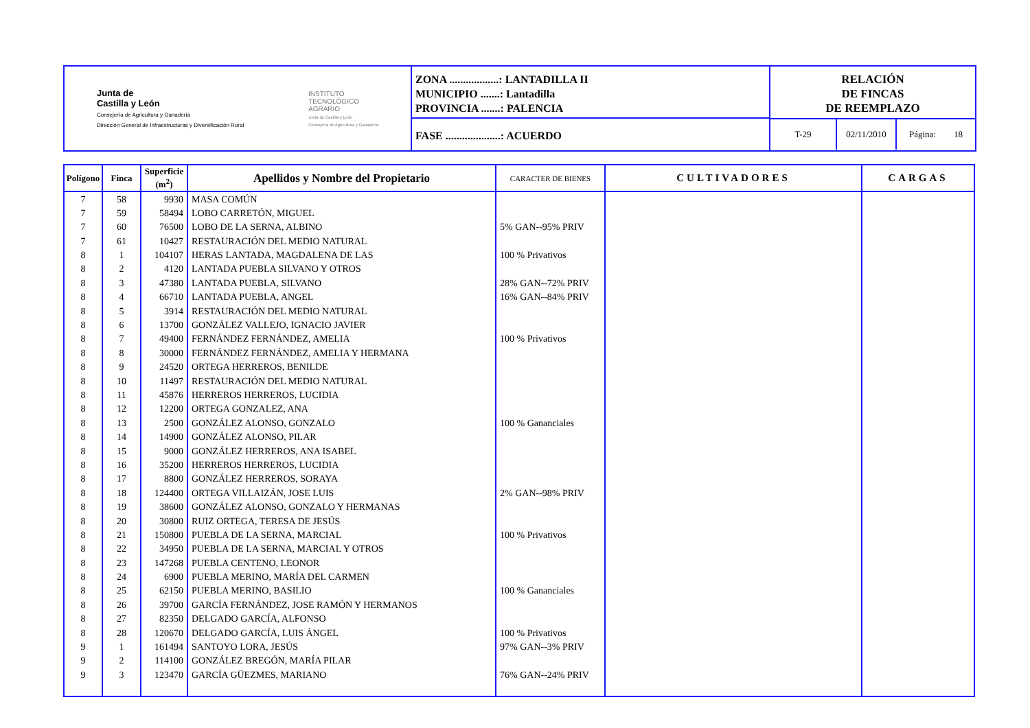Junta de
Castilla y León
Consejería de Agricultura y Ganadería
Dirección General de Infraestructuras y Diversificación Rural
INSTITUTO
TECNOLÓGICO
AGRARIO
Junta de Castilla y León
Consejería de Agricultura y Ganadería
ZONA ..................: LANTADILLA II
MUNICIPIO .......: Lantadilla
PROVINCIA .......: PALENCIA
FASE ....................: ACUERDO
RELACIÓN
DE FINCAS
DE REEMPLAZO
T-29 02/11/2010 Página: 18
| Polígono | Finca | Superficie (m<sup>2</sup>) | Apellidos y Nombre del Propietario | CARACTER DE BIENES | CULTIVADORES | CARGAS |
| --- | --- | --- | --- | --- | --- | --- |
| 7 | 58 | 9930 | MASA COMÚN | | | |
| 7 | 59 | 58494 | LOBO CARRETÓN, MIGUEL | | | |
| 7 | 60 | 76500 | LOBO DE LA SERNA, ALBINO | 5% GAN--95% PRIV | | |
| 7 | 61 | 10427 | RESTAURACIÓN DEL MEDIO NATURAL | | | |
| 8 | 1 | 104107 | HERAS LANTADA, MAGDALENA DE LAS | 100 % Privativos | | |
| 8 | 2 | 4120 | LANTADA PUEBLA SILVANO Y OTROS | | | |
| 8 | 3 | 47380 | LANTADA PUEBLA, SILVANO | 28% GAN--72% PRIV | | |
| 8 | 4 | 66710 | LANTADA PUEBLA, ANGEL | 16% GAN--84% PRIV | | |
| 8 | 5 | 3914 | RESTAURACIÓN DEL MEDIO NATURAL | | | |
| 8 | 6 | 13700 | GONZÁLEZ VALLEJO, IGNACIO JAVIER | | | |
| 8 | 7 | 49400 | FERNÁNDEZ FERNÁNDEZ, AMELIA | 100 % Privativos | | |
| 8 | 8 | 30000 | FERNÁNDEZ FERNÁNDEZ, AMELIA Y HERMANA | | | |
| 8 | 9 | 24520 | ORTEGA HERREROS, BENILDE | | | |
| 8 | 10 | 11497 | RESTAURACIÓN DEL MEDIO NATURAL | | | |
| 8 | 11 | 45876 | HERREROS HERREROS, LUCIDIA | | | |
| 8 | 12 | 12200 | ORTEGA GONZALEZ, ANA | | | |
| 8 | 13 | 2500 | GONZÁLEZ ALONSO, GONZALO | 100 % Gananciales | | |
| 8 | 14 | 14900 | GONZÁLEZ ALONSO, PILAR | | | |
| 8 | 15 | 9000 | GONZÁLEZ HERREROS, ANA ISABEL | | | |
| 8 | 16 | 35200 | HERREROS HERREROS, LUCIDIA | | | |
| 8 | 17 | 8800 | GONZÁLEZ HERREROS, SORAYA | | | |
| 8 | 18 | 124400 | ORTEGA VILLAIZÁN, JOSE LUIS | 2% GAN--98% PRIV | | |
| 8 | 19 | 38600 | GONZÁLEZ ALONSO, GONZALO Y HERMANAS | | | |
| 8 | 20 | 30800 | RUIZ ORTEGA, TERESA DE JESÚS | | | |
| 8 | 21 | 150800 | PUEBLA DE LA SERNA, MARCIAL | 100 % Privativos | | |
| 8 | 22 | 34950 | PUEBLA DE LA SERNA, MARCIAL Y OTROS | | | |
| 8 | 23 | 147268 | PUEBLA CENTENO, LEONOR | | | |
| 8 | 24 | 6900 | PUEBLA MERINO, MARÍA DEL CARMEN | | | |
| 8 | 25 | 62150 | PUEBLA MERINO, BASILIO | 100 % Gananciales | | |
| 8 | 26 | 39700 | GARCÍA FERNÁNDEZ, JOSE RAMÓN Y HERMANOS | | | |
| 8 | 27 | 82350 | DELGADO GARCÍA, ALFONSO | | | |
| 8 | 28 | 120670 | DELGADO GARCÍA, LUIS ÁNGEL | 100 % Privativos | | |
| 9 | 1 | 161494 | SANTOYO LORA, JESÚS | 97% GAN--3% PRIV | | |
| 9 | 2 | 114100 | GONZÁLEZ BREGÓN, MARÍA PILAR | | | |
| 9 | 3 | 123470 | GARCÍA GÜEZMES, MARIANO | 76% GAN--24% PRIV | | |